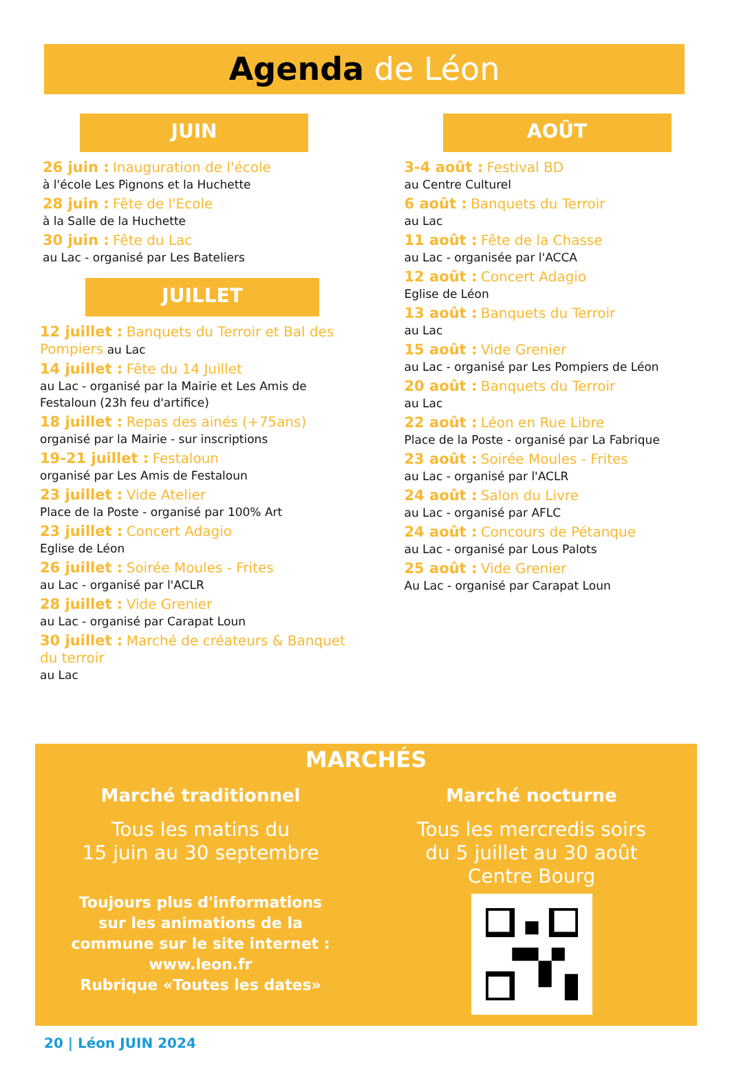Agenda de Léon
JUIN
26 juin : Inauguration de l'école
à l'école Les Pignons et la Huchette
28 juin : Fête de l'Ecole
à la Salle de la Huchette
30 juin : Fête du Lac
au Lac - organisé par Les Bateliers
JUILLET
12 juillet : Banquets du Terroir et Bal des Pompiers au Lac
14 juillet : Fête du 14 Juillet
au Lac - organisé par la Mairie et Les Amis de Festaloun (23h feu d'artifice)
18 juillet : Repas des ainés (+75ans)
organisé par la Mairie - sur inscriptions
19-21 juillet : Festaloun
organisé par Les Amis de Festaloun
23 juillet : Vide Atelier
Place de la Poste - organisé par 100% Art
23 juillet : Concert Adagio
Eglise de Léon
26 juillet : Soirée Moules - Frites
au Lac - organisé par l'ACLR
28 juillet : Vide Grenier
au Lac - organisé par Carapat Loun
30 juillet : Marché de créateurs & Banquet du terroir
au Lac
AOÛT
3-4 août : Festival BD
au Centre Culturel
6 août : Banquets du Terroir
au Lac
11 août : Fête de la Chasse
au Lac - organisée par l'ACCA
12 août : Concert Adagio
Eglise de Léon
13 août : Banquets du Terroir
au Lac
15 août : Vide Grenier
au Lac - organisé par Les Pompiers de Léon
20 août : Banquets du Terroir
au Lac
22 août : Léon en Rue Libre
Place de la Poste - organisé par La Fabrique
23 août : Soirée Moules - Frites
au Lac - organisé par l'ACLR
24 août : Salon du Livre
au Lac - organisé par AFLC
24 août : Concours de Pétanque
au Lac - organisé par Lous Palots
25 août : Vide Grenier
Au Lac - organisé par Carapat Loun
MARCHÉS
Marché traditionnel
Tous les matins du
15 juin au 30 septembre
Toujours plus d'informations
sur les animations de la
commune sur le site internet :
www.leon.fr
Rubrique «Toutes les dates»
Marché nocturne
Tous les mercredis soirs
du 5 juillet au 30 août
Centre Bourg
20 | Léon JUIN 2024